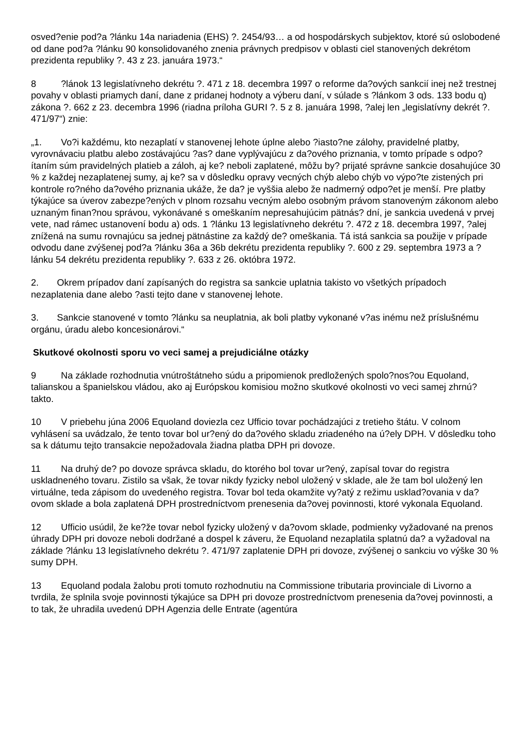osved?enie pod?a ?lánku 14a nariadenia (EHS) ?. 2454/93… a od hospodárskych subjektov, ktoré sú oslobodené od dane pod?a ?lánku 90 konsolidovaného znenia právnych predpisov v oblasti ciel stanovených dekrétom prezidenta republiky ?. 43 z 23. januára 1973.“
8?lánok 13 legislatívneho dekrétu ?. 471 z 18. decembra 1997 o reforme da?ových sankcií inej než trestnej povahy v oblasti priamych daní, dane z pridanej hodnoty a výberu daní, v súlade s ?lánkom 3 ods. 133 bodu q) zákona ?. 662 z 23. decembra 1996 (riadna príloha GURI ?. 5 z 8. januára 1998, ?alej len „legislatívny dekrét ?. 471/97“) znie:
„1. Vo?i každému, kto nezaplatí v stanovenej lehote úplne alebo ?iasto?ne zálohy, pravidelné platby, vyrovnávaciu platbu alebo zostávajúcu ?as? dane vyplývajúcu z da?ového priznania, v tomto prípade s odpo?ítaním súm pravidelných platieb a záloh, aj ke? neboli zaplatené, môžu by? prijaté správne sankcie dosahujúce 30 % z každej nezaplatenej sumy, aj ke? sa v dôsledku opravy vecných chýb alebo chýb vo výpo?te zistených pri kontrole ro?ného da?ového priznania ukáže, že da? je vyššia alebo že nadmerný odpo?et je menší. Pre platby týkajúce sa úverov zabezpe?ených v plnom rozsahu vecným alebo osobným právom stanoveným zákonom alebo uznaným finan?nou správou, vykonávané s omeškaním nepresahujúcim pätnás? dní, je sankcia uvedená v prvej vete, nad rámec ustanovení bodu a) ods. 1 ?lánku 13 legislatívneho dekrétu ?. 472 z 18. decembra 1997, ?alej znížená na sumu rovnajúcu sa jednej pätnástine za každý de? omeškania. Tá istá sankcia sa použije v prípade odvodu dane zvýšenej pod?a ?lánku 36a a 36b dekrétu prezidenta republiky ?. 600 z 29. septembra 1973 a ?lánku 54 dekrétu prezidenta republiky ?. 633 z 26. októbra 1972.
2. Okrem prípadov daní zapísaných do registra sa sankcie uplatnia takisto vo všetkých prípadoch nezaplatenia dane alebo ?asti tejto dane v stanovenej lehote.
3. Sankcie stanovené v tomto ?lánku sa neuplatnia, ak boli platby vykonané v?as inému než príslušnému orgánu, úradu alebo koncesionárovi.“
Skutkové okolnosti sporu vo veci samej a prejudiciálne otázky
9 Na základe rozhodnutia vnútroštátneho súdu a pripomienok predložených spolo?nos?ou Equoland, talianskou a španielskou vládou, ako aj Európskou komisiou možno skutkové okolnosti vo veci samej zhrnú? takto.
10 V priebehu júna 2006 Equoland doviezla cez Ufficio tovar pochádzajúci z tretieho štátu. V colnom vyhlásení sa uvádzalo, že tento tovar bol ur?ený do da?ového skladu zriadeného na ú?ely DPH. V dôsledku toho sa k dátumu tejto transakcie nepožadovala žiadna platba DPH pri dovoze.
11 Na druhý de? po dovoze správca skladu, do ktorého bol tovar ur?ený, zapísal tovar do registra uskladneného tovaru. Zistilo sa však, že tovar nikdy fyzicky nebol uložený v sklade, ale že tam bol uložený len virtuálne, teda zápisom do uvedeného registra. Tovar bol teda okamžite vy?atý z režimu usklad?ovania v da?ovom sklade a bola zaplatená DPH prostredníctvom prenesenia da?ovej povinnosti, ktoré vykonala Equoland.
12 Ufficio usúdil, že ke?že tovar nebol fyzicky uložený v da?ovom sklade, podmienky vyžadované na prenos úhrady DPH pri dovoze neboli dodržané a dospel k záveru, že Equoland nezaplatila splatnú da? a vyžadoval na základe ?lánku 13 legislatívneho dekrétu ?. 471/97 zaplatenie DPH pri dovoze, zvýšenej o sankciu vo výške 30 % sumy DPH.
13 Equoland podala žalobu proti tomuto rozhodnutiu na Commissione tributaria provinciale di Livorno a tvrdila, že splnila svoje povinnosti týkajúce sa DPH pri dovoze prostredníctvom prenesenia da?ovej povinnosti, a to tak, že uhradila uvedenú DPH Agenzia delle Entrate (agentúra